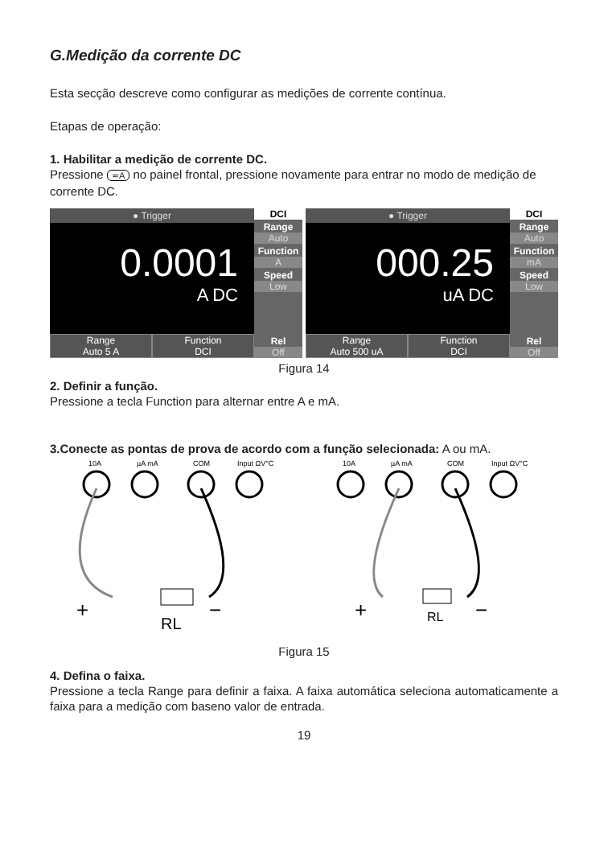G.Medição da corrente DC
Esta secção descreve como configurar as medições de corrente contínua.
Etapas de operação:
1. Habilitar a medição de corrente DC.
Pressione ≂A no painel frontal, pressione novamente para entrar no modo de medição de corrente DC.
● Trigger
0.0001
A DC
Range
Auto 5 A
Function
DCI
DCI
Range
Auto
Function
A
Speed
Low
Rel
Off
● Trigger
000.25
uA DC
Range
Auto 500 uA
Function
DCI
DCI
Range
Auto
Function
mA
Speed
Low
Rel
Off
Figura 14
2. Definir a função.
Pressione a tecla Function para alternar entre A e mA.
3.Conecte as pontas de prova de acordo com a função selecionada: A ou mA.
10A
µA mA
COM
Input ΩV°C
RL
+
−
10A
µA mA
COM
Input ΩV°C
RL
+
−
Figura 15
4. Defina o faixa.
Pressione a tecla Range para definir a faixa. A faixa automática seleciona automaticamente a faixa para a medição com baseno valor de entrada.
19